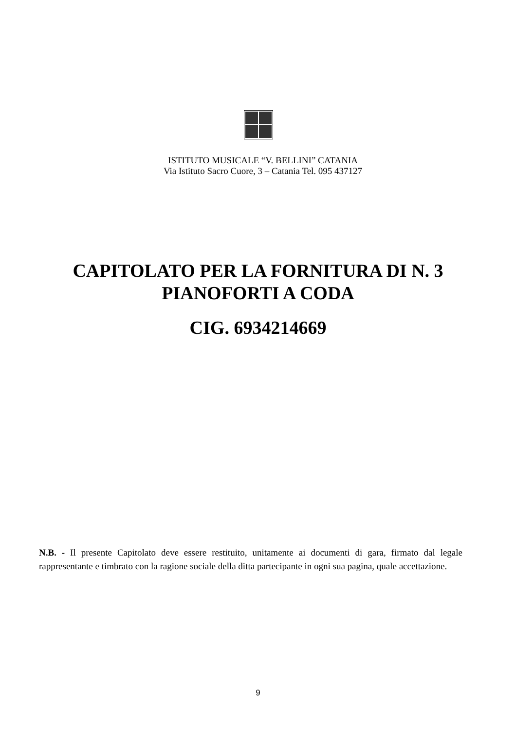ISTITUTO MUSICALE “V. BELLINI” CATANIA
Via Istituto Sacro Cuore, 3 – Catania Tel. 095 437127
CAPITOLATO PER LA FORNITURA DI N. 3
PIANOFORTI A CODA
CIG. 6934214669
N.B. - Il presente Capitolato deve essere restituito, unitamente ai documenti di gara, firmato dal legale rappresentante e timbrato con la ragione sociale della ditta partecipante in ogni sua pagina, quale accettazione.
9